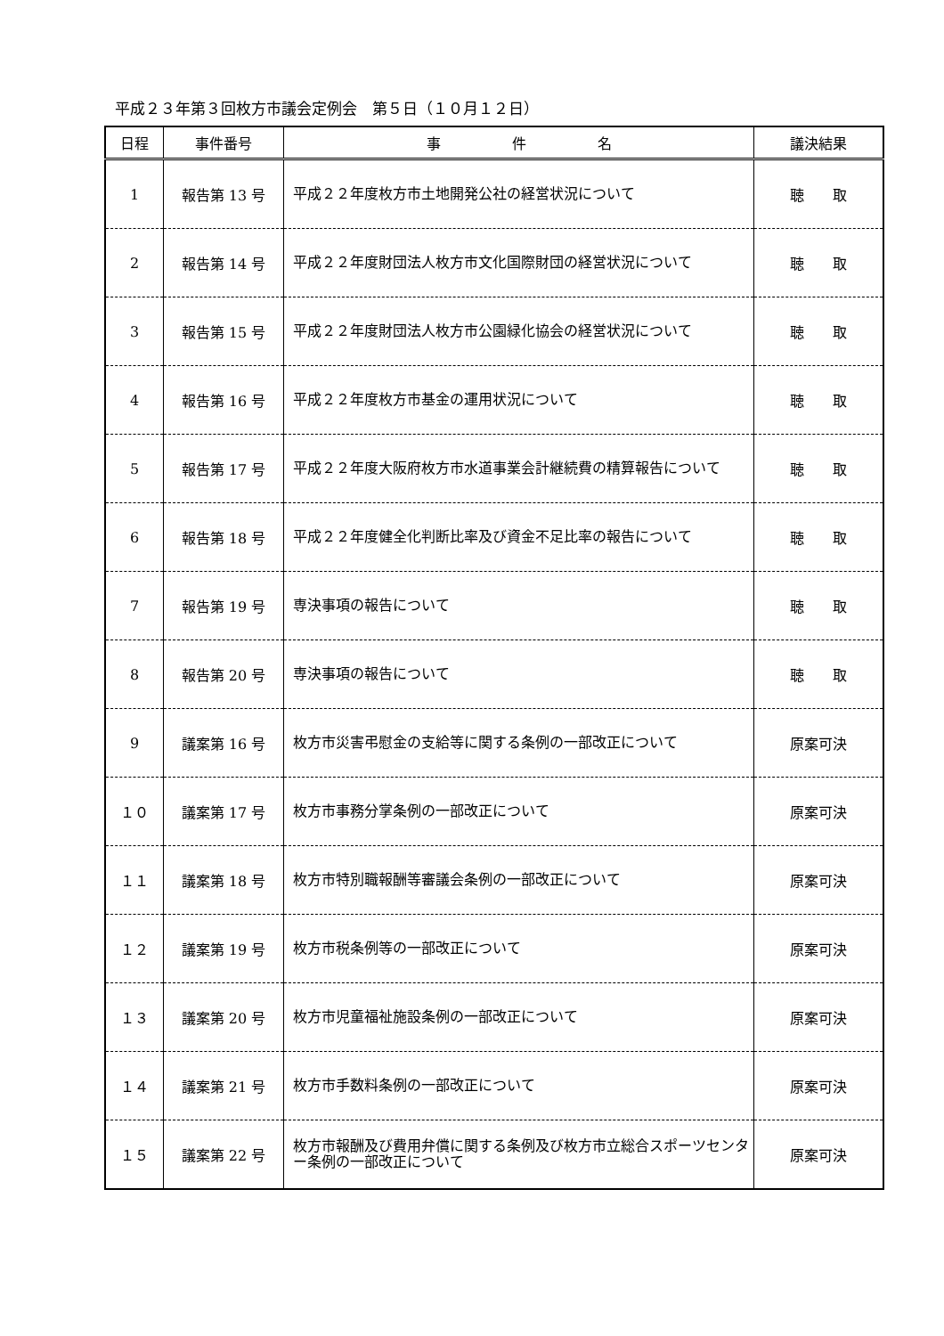平成２３年第３回枚方市議会定例会　第５日（１０月１２日）
| 日程 | 事件番号 | 事 件 名 | 議決結果 |
| --- | --- | --- | --- |
| 1 | 報告第 13 号 | 平成２２年度枚方市土地開発公社の経営状況について | 聴 取 |
| 2 | 報告第 14 号 | 平成２２年度財団法人枚方市文化国際財団の経営状況について | 聴 取 |
| 3 | 報告第 15 号 | 平成２２年度財団法人枚方市公園緑化協会の経営状況について | 聴 取 |
| 4 | 報告第 16 号 | 平成２２年度枚方市基金の運用状況について | 聴 取 |
| 5 | 報告第 17 号 | 平成２２年度大阪府枚方市水道事業会計継続費の精算報告について | 聴 取 |
| 6 | 報告第 18 号 | 平成２２年度健全化判断比率及び資金不足比率の報告について | 聴 取 |
| 7 | 報告第 19 号 | 専決事項の報告について | 聴 取 |
| 8 | 報告第 20 号 | 専決事項の報告について | 聴 取 |
| 9 | 議案第 16 号 | 枚方市災害弔慰金の支給等に関する条例の一部改正について | 原案可決 |
| １０ | 議案第 17 号 | 枚方市事務分掌条例の一部改正について | 原案可決 |
| １１ | 議案第 18 号 | 枚方市特別職報酬等審議会条例の一部改正について | 原案可決 |
| １２ | 議案第 19 号 | 枚方市税条例等の一部改正について | 原案可決 |
| １３ | 議案第 20 号 | 枚方市児童福祉施設条例の一部改正について | 原案可決 |
| １４ | 議案第 21 号 | 枚方市手数料条例の一部改正について | 原案可決 |
| １５ | 議案第 22 号 | 枚方市報酬及び費用弁償に関する条例及び枚方市立総合スポーツセンター条例の一部改正について | 原案可決 |